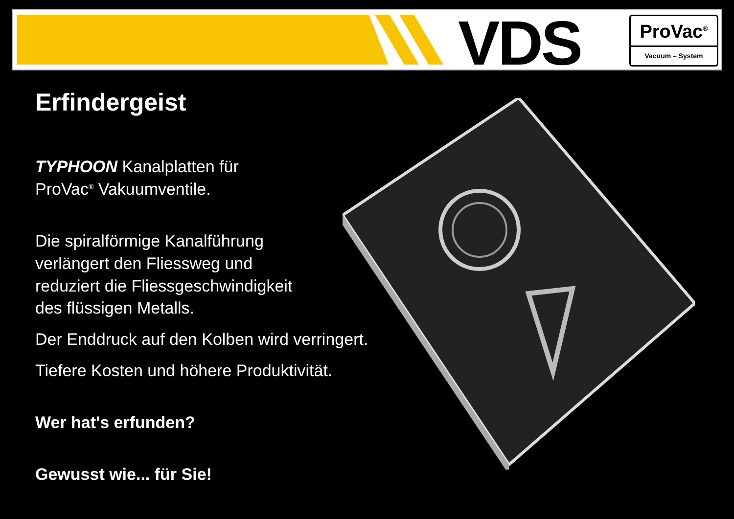VDS
ProVac<sup>®</sup>
Vacuum – System
Erfindergeist
TYPHOON Kanalplatten für
ProVac<sup>®</sup> Vakuumventile.
Die spiralförmige Kanalführung
verlängert den Fliessweg und
reduziert die Fliessgeschwindigkeit
des flüssigen Metalls.
Der Enddruck auf den Kolben wird verringert.
Tiefere Kosten und höhere Produktivität.
Wer hat's erfunden?
Gewusst wie... für Sie!